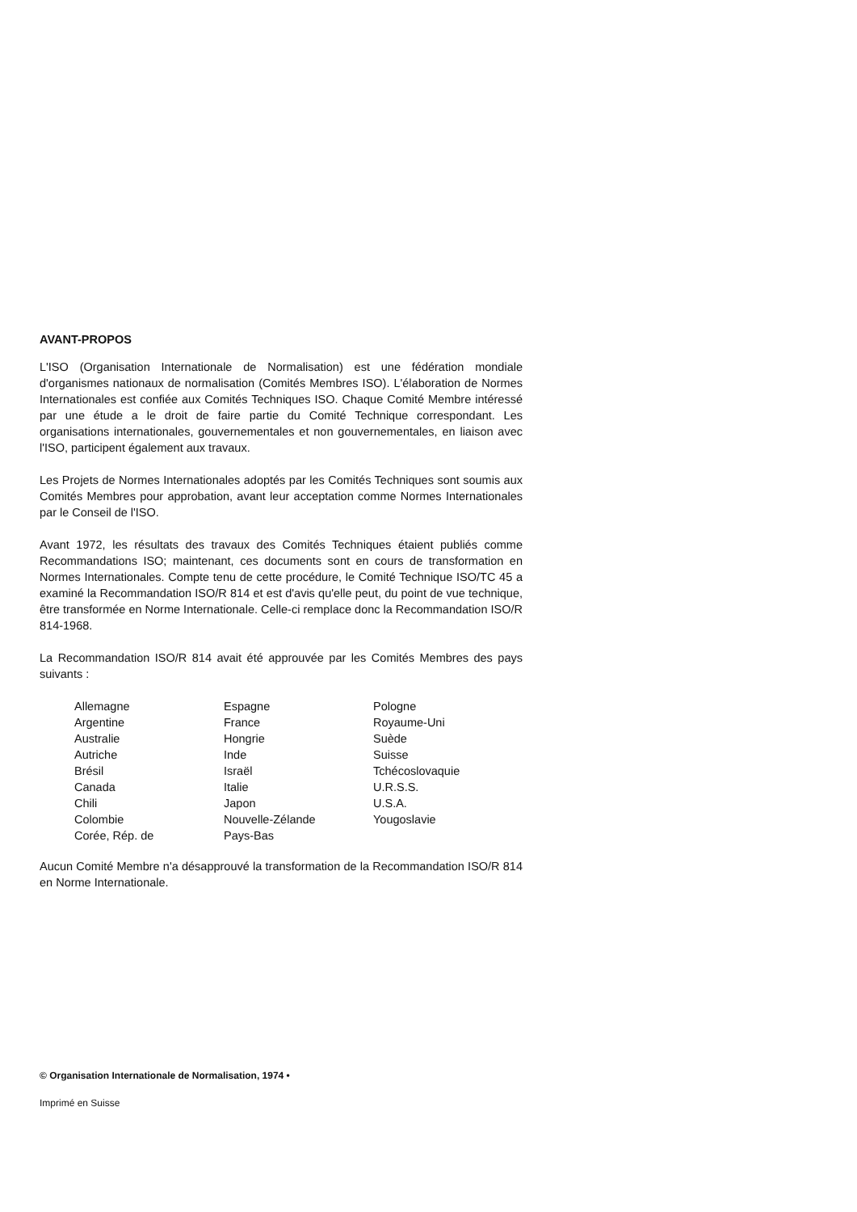AVANT-PROPOS
L'ISO (Organisation Internationale de Normalisation) est une fédération mondiale d'organismes nationaux de normalisation (Comités Membres ISO). L'élaboration de Normes Internationales est confiée aux Comités Techniques ISO. Chaque Comité Membre intéressé par une étude a le droit de faire partie du Comité Technique correspondant. Les organisations internationales, gouvernementales et non gouvernementales, en liaison avec l'ISO, participent également aux travaux.
Les Projets de Normes Internationales adoptés par les Comités Techniques sont soumis aux Comités Membres pour approbation, avant leur acceptation comme Normes Internationales par le Conseil de l'ISO.
Avant 1972, les résultats des travaux des Comités Techniques étaient publiés comme Recommandations ISO; maintenant, ces documents sont en cours de transformation en Normes Internationales. Compte tenu de cette procédure, le Comité Technique ISO/TC 45 a examiné la Recommandation ISO/R 814 et est d'avis qu'elle peut, du point de vue technique, être transformée en Norme Internationale. Celle-ci remplace donc la Recommandation ISO/R 814-1968.
La Recommandation ISO/R 814 avait été approuvée par les Comités Membres des pays suivants :
Allemagne
Argentine
Australie
Autriche
Brésil
Canada
Chili
Colombie
Corée, Rép. de
Espagne
France
Hongrie
Inde
Israël
Italie
Japon
Nouvelle-Zélande
Pays-Bas
Pologne
Royaume-Uni
Suède
Suisse
Tchécoslovaquie
U.R.S.S.
U.S.A.
Yougoslavie
Aucun Comité Membre n'a désapprouvé la transformation de la Recommandation ISO/R 814 en Norme Internationale.
© Organisation Internationale de Normalisation, 1974 •
Imprimé en Suisse